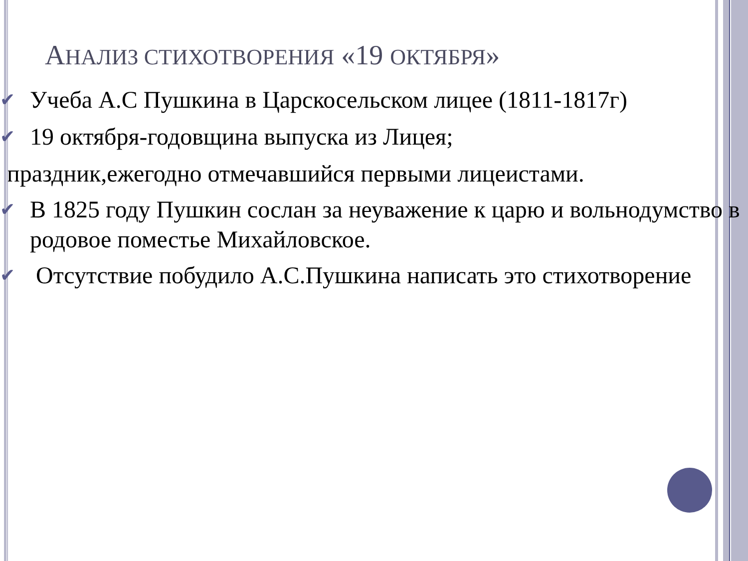АНАЛИЗ СТИХОТВОРЕНИЯ «19 ОКТЯБРЯ»
✔ Учеба А.С Пушкина в Царскосельском лицее (1811-1817г)
✔ 19 октября-годовщина выпуска из Лицея;
праздник,ежегодно отмечавшийся первыми лицеистами.
✔ В 1825 году Пушкин сослан за неуважение к царю и вольнодумство в родовое поместье Михайловское.
✔ Отсутствие побудило А.С.Пушкина написать это стихотворение